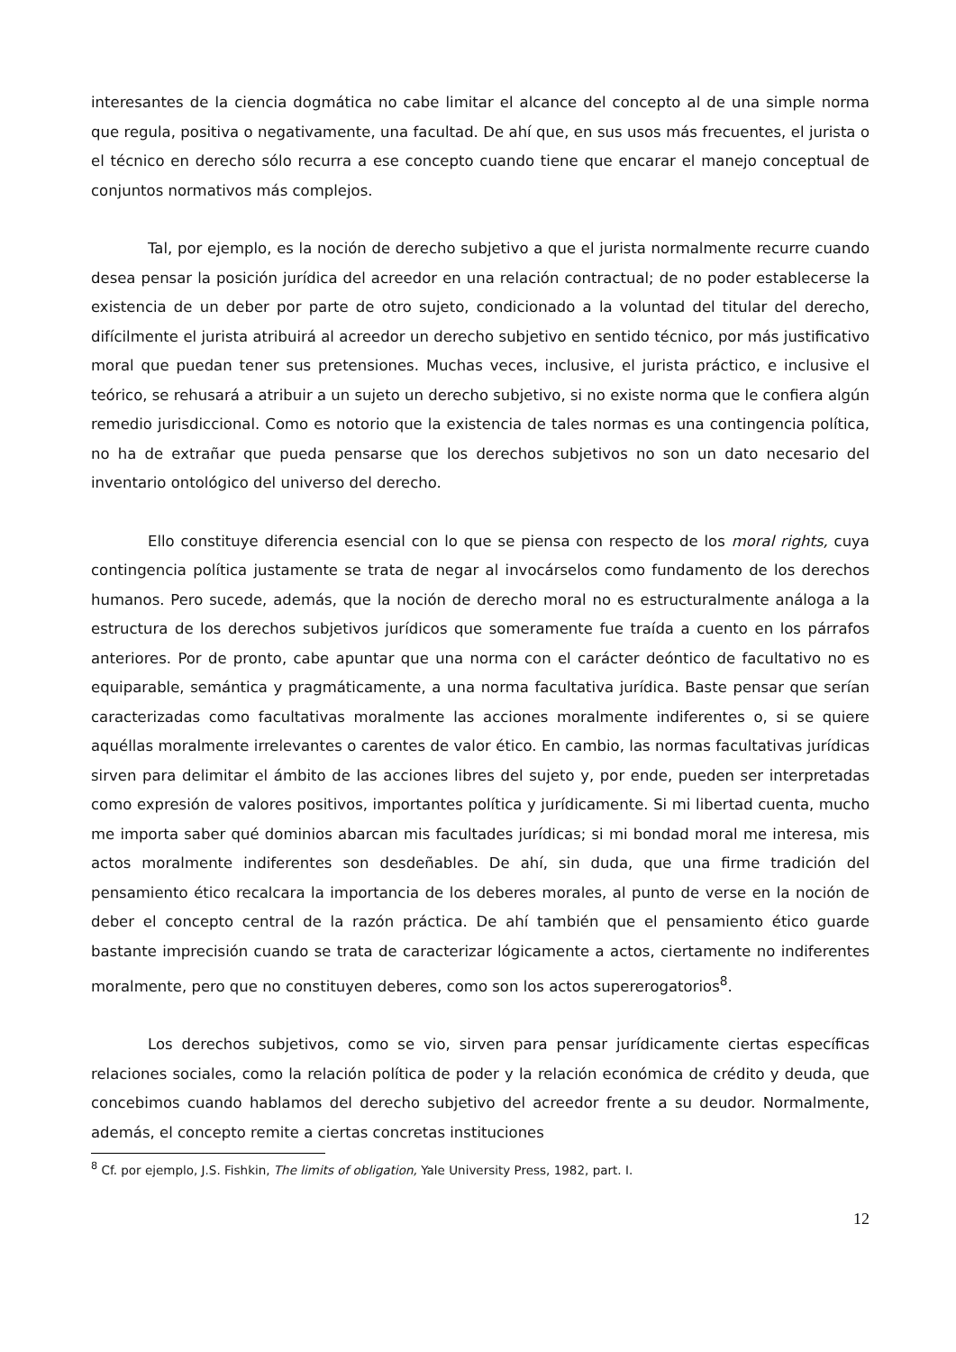interesantes de la ciencia dogmática no cabe limitar el alcance del concepto al de una simple norma que regula, positiva o negativamente, una facultad. De ahí que, en sus usos más frecuentes, el jurista o el técnico en derecho sólo recurra a ese concepto cuando tiene que encarar el manejo conceptual de conjuntos normativos más complejos.
Tal, por ejemplo, es la noción de derecho subjetivo a que el jurista normalmente recurre cuando desea pensar la posición jurídica del acreedor en una relación contractual; de no poder establecerse la existencia de un deber por parte de otro sujeto, condicionado a la voluntad del titular del derecho, difícilmente el jurista atribuirá al acreedor un derecho subjetivo en sentido técnico, por más justificativo moral que puedan tener sus pretensiones. Muchas veces, inclusive, el jurista práctico, e inclusive el teórico, se rehusará a atribuir a un sujeto un derecho subjetivo, si no existe norma que le confiera algún remedio jurisdiccional. Como es notorio que la existencia de tales normas es una contingencia política, no ha de extrañar que pueda pensarse que los derechos subjetivos no son un dato necesario del inventario ontológico del universo del derecho.
Ello constituye diferencia esencial con lo que se piensa con respecto de los moral rights, cuya contingencia política justamente se trata de negar al invocárselos como fundamento de los derechos humanos. Pero sucede, además, que la noción de derecho moral no es estructuralmente análoga a la estructura de los derechos subjetivos jurídicos que someramente fue traída a cuento en los párrafos anteriores. Por de pronto, cabe apuntar que una norma con el carácter deóntico de facultativo no es equiparable, semántica y pragmáticamente, a una norma facultativa jurídica. Baste pensar que serían caracterizadas como facultativas moralmente las acciones moralmente indiferentes o, si se quiere aquéllas moralmente irrelevantes o carentes de valor ético. En cambio, las normas facultativas jurídicas sirven para delimitar el ámbito de las acciones libres del sujeto y, por ende, pueden ser interpretadas como expresión de valores positivos, importantes política y jurídicamente. Si mi libertad cuenta, mucho me importa saber qué dominios abarcan mis facultades jurídicas; si mi bondad moral me interesa, mis actos moralmente indiferentes son desdeñables. De ahí, sin duda, que una firme tradición del pensamiento ético recalcara la importancia de los deberes morales, al punto de verse en la noción de deber el concepto central de la razón práctica. De ahí también que el pensamiento ético guarde bastante imprecisión cuando se trata de caracterizar lógicamente a actos, ciertamente no indiferentes moralmente, pero que no constituyen deberes, como son los actos supererogatorios<sup>8</sup>.
Los derechos subjetivos, como se vio, sirven para pensar jurídicamente ciertas específicas relaciones sociales, como la relación política de poder y la relación económica de crédito y deuda, que concebimos cuando hablamos del derecho subjetivo del acreedor frente a su deudor. Normalmente, además, el concepto remite a ciertas concretas instituciones
<sup>8</sup> Cf. por ejemplo, J.S. Fishkin, The limits of obligation, Yale University Press, 1982, part. I.
12